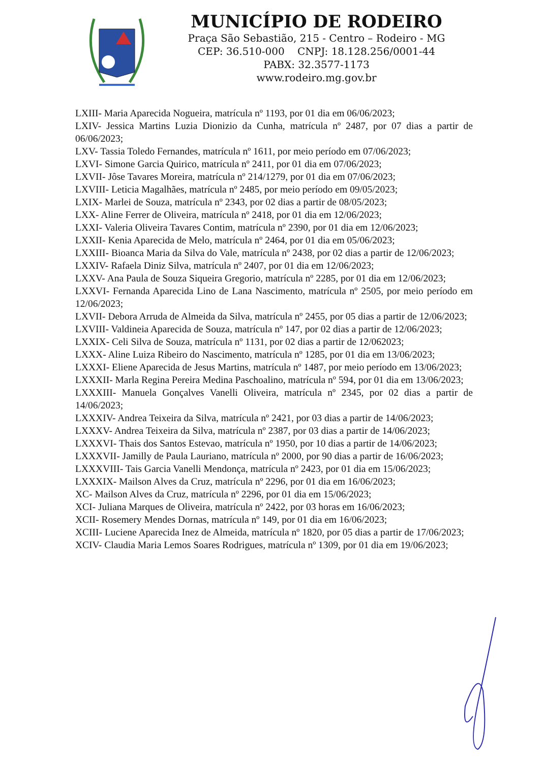MUNICÍPIO DE RODEIRO
Praça São Sebastião, 215 - Centro – Rodeiro - MG
CEP: 36.510-000 CNPJ: 18.128.256/0001-44
PABX: 32.3577-1173
www.rodeiro.mg.gov.br
LXIII- Maria Aparecida Nogueira, matrícula nº 1193, por 01 dia em 06/06/2023;
LXIV- Jessica Martins Luzia Dionizio da Cunha, matrícula nº 2487, por 07 dias a partir de 06/06/2023;
LXV- Tassia Toledo Fernandes, matrícula nº 1611, por meio período em 07/06/2023;
LXVI- Simone Garcia Quirico, matrícula nº 2411, por 01 dia em 07/06/2023;
LXVII- Jôse Tavares Moreira, matrícula nº 214/1279, por 01 dia em 07/06/2023;
LXVIII- Leticia Magalhães, matrícula nº 2485, por meio período em 09/05/2023;
LXIX- Marlei de Souza, matrícula nº 2343, por 02 dias a partir de 08/05/2023;
LXX- Aline Ferrer de Oliveira, matrícula nº 2418, por 01 dia em 12/06/2023;
LXXI- Valeria Oliveira Tavares Contim, matrícula nº 2390, por 01 dia em 12/06/2023;
LXXII- Kenia Aparecida de Melo, matrícula nº 2464, por 01 dia em 05/06/2023;
LXXIII- Bioanca Maria da Silva do Vale, matrícula nº 2438, por 02 dias a partir de 12/06/2023;
LXXIV- Rafaela Diniz Silva, matrícula nº 2407, por 01 dia em 12/06/2023;
LXXV- Ana Paula de Souza Siqueira Gregorio, matrícula nº 2285, por 01 dia em 12/06/2023;
LXXVI- Fernanda Aparecida Lino de Lana Nascimento, matrícula nº 2505, por meio período em 12/06/2023;
LXVII- Debora Arruda de Almeida da Silva, matrícula nº 2455, por 05 dias a partir de 12/06/2023;
LXVIII- Valdineia Aparecida de Souza, matrícula nº 147, por 02 dias a partir de 12/06/2023;
LXXIX- Celi Silva de Souza, matrícula nº 1131, por 02 dias a partir de 12/062023;
LXXX- Aline Luiza Ribeiro do Nascimento, matrícula nº 1285, por 01 dia em 13/06/2023;
LXXXI- Eliene Aparecida de Jesus Martins, matrícula nº 1487, por meio período em 13/06/2023;
LXXXII- Marla Regina Pereira Medina Paschoalino, matrícula nº 594, por 01 dia em 13/06/2023;
LXXXIII- Manuela Gonçalves Vanelli Oliveira, matrícula nº 2345, por 02 dias a partir de 14/06/2023;
LXXXIV- Andrea Teixeira da Silva, matrícula nº 2421, por 03 dias a partir de 14/06/2023;
LXXXV- Andrea Teixeira da Silva, matrícula nº 2387, por 03 dias a partir de 14/06/2023;
LXXXVI- Thais dos Santos Estevao, matrícula nº 1950, por 10 dias a partir de 14/06/2023;
LXXXVII- Jamilly de Paula Lauriano, matrícula nº 2000, por 90 dias a partir de 16/06/2023;
LXXXVIII- Tais Garcia Vanelli Mendonça, matrícula nº 2423, por 01 dia em 15/06/2023;
LXXXIX- Mailson Alves da Cruz, matrícula nº 2296, por 01 dia em 16/06/2023;
XC- Mailson Alves da Cruz, matrícula nº 2296, por 01 dia em 15/06/2023;
XCI- Juliana Marques de Oliveira, matrícula nº 2422, por 03 horas em 16/06/2023;
XCII- Rosemery Mendes Dornas, matrícula nº 149, por 01 dia em 16/06/2023;
XCIII- Luciene Aparecida Inez de Almeida, matrícula nº 1820, por 05 dias a partir de 17/06/2023;
XCIV- Claudia Maria Lemos Soares Rodrigues, matrícula nº 1309, por 01 dia em 19/06/2023;